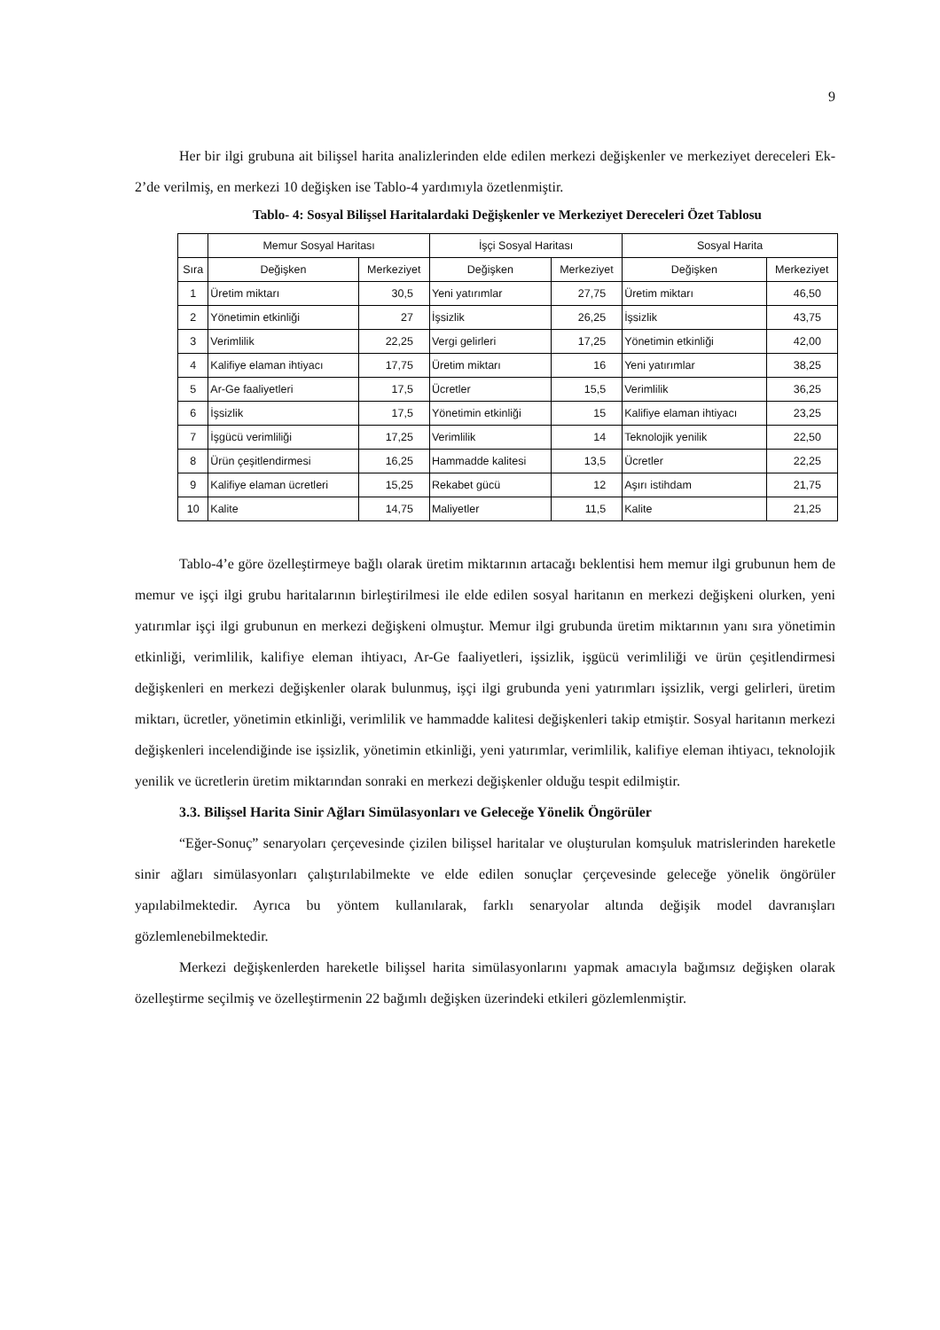9
Her bir ilgi grubuna ait bilişsel harita analizlerinden elde edilen merkezi değişkenler ve merkeziyet dereceleri Ek-2’de verilmiş, en merkezi 10 değişken ise Tablo-4 yardımıyla özetlenmiştir.
Tablo- 4: Sosyal Bilişsel Haritalardaki Değişkenler ve Merkeziyet Dereceleri Özet Tablosu
| | Memur Sosyal Haritası | | İşçi Sosyal Haritası | | Sosyal Harita | |
| Sıra | Değişken | Merkeziyet | Değişken | Merkeziyet | Değişken | Merkeziyet |
| 1 | Üretim miktarı | 30,5 | Yeni yatırımlar | 27,75 | Üretim miktarı | 46,50 |
| 2 | Yönetimin etkinliği | 27 | İşsizlik | 26,25 | İşsizlik | 43,75 |
| 3 | Verimlilik | 22,25 | Vergi gelirleri | 17,25 | Yönetimin etkinliği | 42,00 |
| 4 | Kalifiye elaman ihtiyacı | 17,75 | Üretim miktarı | 16 | Yeni yatırımlar | 38,25 |
| 5 | Ar-Ge faaliyetleri | 17,5 | Ücretler | 15,5 | Verimlilik | 36,25 |
| 6 | İşsizlik | 17,5 | Yönetimin etkinliği | 15 | Kalifiye elaman ihtiyacı | 23,25 |
| 7 | İşgücü verimliliği | 17,25 | Verimlilik | 14 | Teknolojik yenilik | 22,50 |
| 8 | Ürün çeşitlendirmesi | 16,25 | Hammadde kalitesi | 13,5 | Ücretler | 22,25 |
| 9 | Kalifiye elaman ücretleri | 15,25 | Rekabet gücü | 12 | Aşırı istihdam | 21,75 |
| 10 | Kalite | 14,75 | Maliyetler | 11,5 | Kalite | 21,25 |
Tablo-4’e göre özelleştirmeye bağlı olarak üretim miktarının artacağı beklentisi hem memur ilgi grubunun hem de memur ve işçi ilgi grubu haritalarının birleştirilmesi ile elde edilen sosyal haritanın en merkezi değişkeni olurken, yeni yatırımlar işçi ilgi grubunun en merkezi değişkeni olmuştur. Memur ilgi grubunda üretim miktarının yanı sıra yönetimin etkinliği, verimlilik, kalifiye eleman ihtiyacı, Ar-Ge faaliyetleri, işsizlik, işgücü verimliliği ve ürün çeşitlendirmesi değişkenleri en merkezi değişkenler olarak bulunmuş, işçi ilgi grubunda yeni yatırımları işsizlik, vergi gelirleri, üretim miktarı, ücretler, yönetimin etkinliği, verimlilik ve hammadde kalitesi değişkenleri takip etmiştir. Sosyal haritanın merkezi değişkenleri incelendiğinde ise işsizlik, yönetimin etkinliği, yeni yatırımlar, verimlilik, kalifiye eleman ihtiyacı, teknolojik yenilik ve ücretlerin üretim miktarından sonraki en merkezi değişkenler olduğu tespit edilmiştir.
3.3. Bilişsel Harita Sinir Ağları Simülasyonları ve Geleceğe Yönelik Öngörüler
“Eğer-Sonuç” senaryoları çerçevesinde çizilen bilişsel haritalar ve oluşturulan komşuluk matrislerinden hareketle sinir ağları simülasyonları çalıştırılabilmekte ve elde edilen sonuçlar çerçevesinde geleceğe yönelik öngörüler yapılabilmektedir. Ayrıca bu yöntem kullanılarak, farklı senaryolar altında değişik model davranışları gözlemlenebilmektedir.
Merkezi değişkenlerden hareketle bilişsel harita simülasyonlarını yapmak amacıyla bağımsız değişken olarak özelleştirme seçilmiş ve özelleştirmenin 22 bağımlı değişken üzerindeki etkileri gözlemlenmiştir.